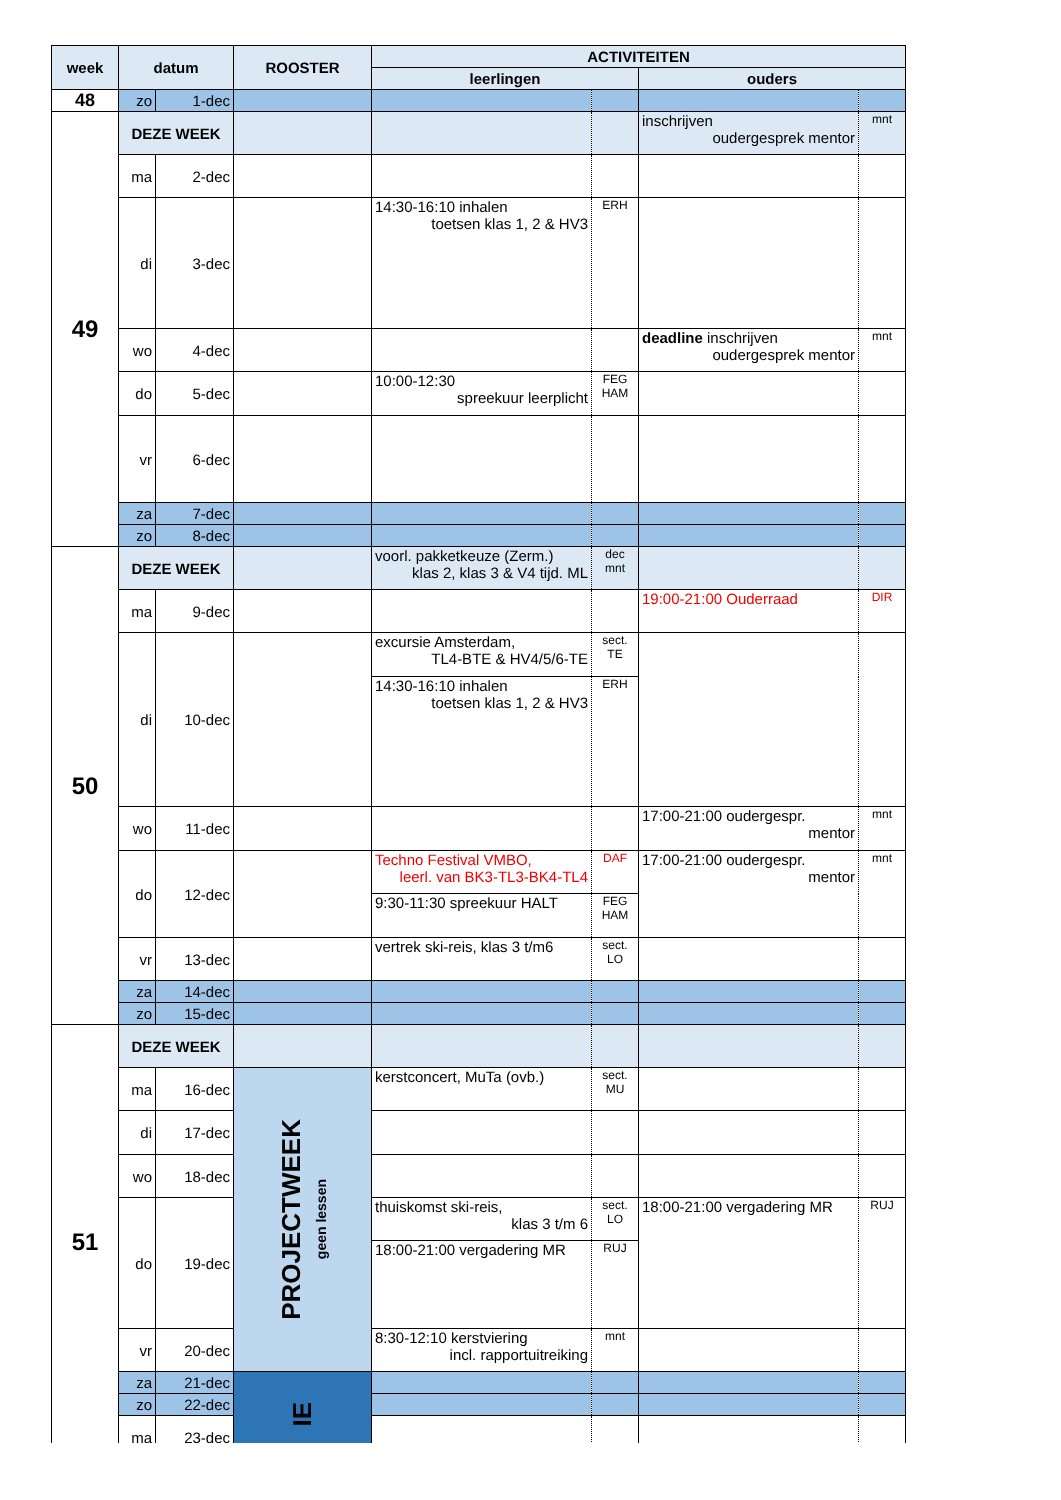| week | datum | | ROOSTER | ACTIVITEITEN | | | |
| --- | --- | --- | --- | --- | --- | --- | --- |
| | | | | leerlingen | | ouders | |
| 48 | zo | 1-dec | | | | | |
| 49 | DEZE WEEK | | | | | inschrijven oudergesprek mentor | mnt |
| | ma | 2-dec | | | | | |
| | di | 3-dec | | 14:30-16:10 inhalen toetsen klas 1, 2 & HV3 | ERH | | |
| | wo | 4-dec | | | | deadline inschrijven oudergesprek mentor | mnt |
| | do | 5-dec | | 10:00-12:30 spreekuur leerplicht | FEG HAM | | |
| | vr | 6-dec | | | | | |
| | za | 7-dec | | | | | |
| | zo | 8-dec | | | | | |
| 50 | DEZE WEEK | | | voorl. pakketkeuze (Zerm.) klas 2, klas 3 & V4 tijd. ML | dec mnt | | |
| | ma | 9-dec | | | | 19:00-21:00 Ouderraad | DIR |
| | di | 10-dec | | excursie Amsterdam, TL4-BTE & HV4/5/6-TE | sect. TE | | |
| | | | | 14:30-16:10 inhalen toetsen klas 1, 2 & HV3 | ERH | | |
| | wo | 11-dec | | | | 17:00-21:00 oudergespr. mentor | mnt |
| | do | 12-dec | | Techno Festival VMBO, leerl. van BK3-TL3-BK4-TL4 | DAF | 17:00-21:00 oudergespr. mentor | mnt |
| | | | | 9:30-11:30 spreekuur HALT | FEG HAM | | |
| | vr | 13-dec | | vertrek ski-reis, klas 3 t/m6 | sect. LO | | |
| | za | 14-dec | | | | | |
| | zo | 15-dec | | | | | |
| 51 | DEZE WEEK | | | | | | |
| | ma | 16-dec | PROJECTWEEK geen lessen | kerstconcert, MuTa (ovb.) | sect. MU | | |
| | di | 17-dec | | | | | |
| | wo | 18-dec | | | | | |
| | do | 19-dec | | thuiskomst ski-reis, klas 3 t/m 6 | sect. LO | 18:00-21:00 vergadering MR | RUJ |
| | | | | 18:00-21:00 vergadering MR | RUJ | | |
| | vr | 20-dec | | 8:30-12:10 kerstviering incl. rapportuitreiking | mnt | | |
| | za | 21-dec | IE | | | | |
| | zo | 22-dec | | | | | |
| | ma | 23-dec | | | | | |